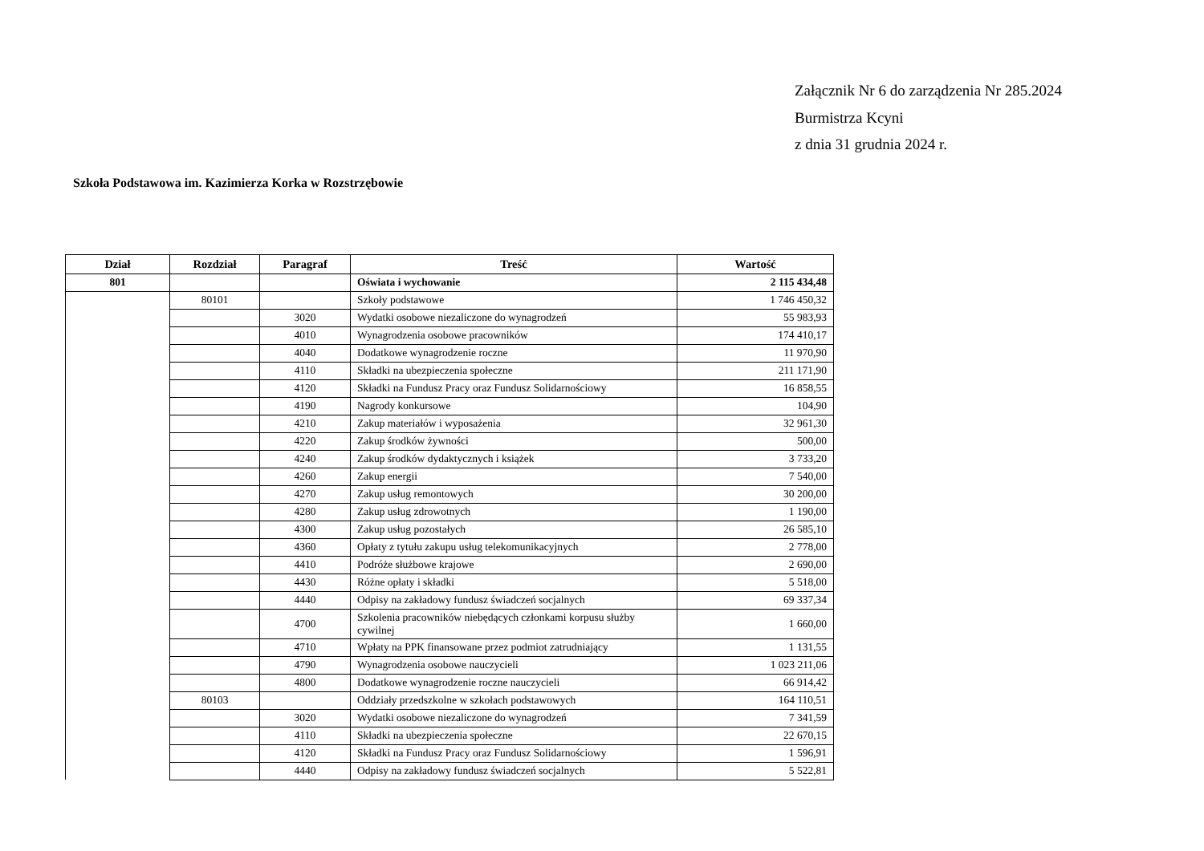Załącznik Nr 6 do zarządzenia Nr 285.2024
Burmistrza Kcyni
z dnia 31 grudnia 2024 r.
Szkoła Podstawowa im. Kazimierza Korka w Rozstrzębowie
| Dział | Rozdział | Paragraf | Treść | Wartość |
| --- | --- | --- | --- | --- |
| 801 | | | Oświata i wychowanie | 2 115 434,48 |
| | 80101 | | Szkoły podstawowe | 1 746 450,32 |
| | | 3020 | Wydatki osobowe niezaliczone do wynagrodzeń | 55 983,93 |
| | | 4010 | Wynagrodzenia osobowe pracowników | 174 410,17 |
| | | 4040 | Dodatkowe wynagrodzenie roczne | 11 970,90 |
| | | 4110 | Składki na ubezpieczenia społeczne | 211 171,90 |
| | | 4120 | Składki na Fundusz Pracy oraz Fundusz Solidarnościowy | 16 858,55 |
| | | 4190 | Nagrody konkursowe | 104,90 |
| | | 4210 | Zakup materiałów i wyposażenia | 32 961,30 |
| | | 4220 | Zakup środków żywności | 500,00 |
| | | 4240 | Zakup środków dydaktycznych i książek | 3 733,20 |
| | | 4260 | Zakup energii | 7 540,00 |
| | | 4270 | Zakup usług remontowych | 30 200,00 |
| | | 4280 | Zakup usług zdrowotnych | 1 190,00 |
| | | 4300 | Zakup usług pozostałych | 26 585,10 |
| | | 4360 | Opłaty z tytułu zakupu usług telekomunikacyjnych | 2 778,00 |
| | | 4410 | Podróże służbowe krajowe | 2 690,00 |
| | | 4430 | Różne opłaty i składki | 5 518,00 |
| | | 4440 | Odpisy na zakładowy fundusz świadczeń socjalnych | 69 337,34 |
| | | 4700 | Szkolenia pracowników niebędących członkami korpusu służby cywilnej | 1 660,00 |
| | | 4710 | Wpłaty na PPK finansowane przez podmiot zatrudniający | 1 131,55 |
| | | 4790 | Wynagrodzenia osobowe nauczycieli | 1 023 211,06 |
| | | 4800 | Dodatkowe wynagrodzenie roczne nauczycieli | 66 914,42 |
| | 80103 | | Oddziały przedszkolne w szkołach podstawowych | 164 110,51 |
| | | 3020 | Wydatki osobowe niezaliczone do wynagrodzeń | 7 341,59 |
| | | 4110 | Składki na ubezpieczenia społeczne | 22 670,15 |
| | | 4120 | Składki na Fundusz Pracy oraz Fundusz Solidarnościowy | 1 596,91 |
| | | 4440 | Odpisy na zakładowy fundusz świadczeń socjalnych | 5 522,81 |